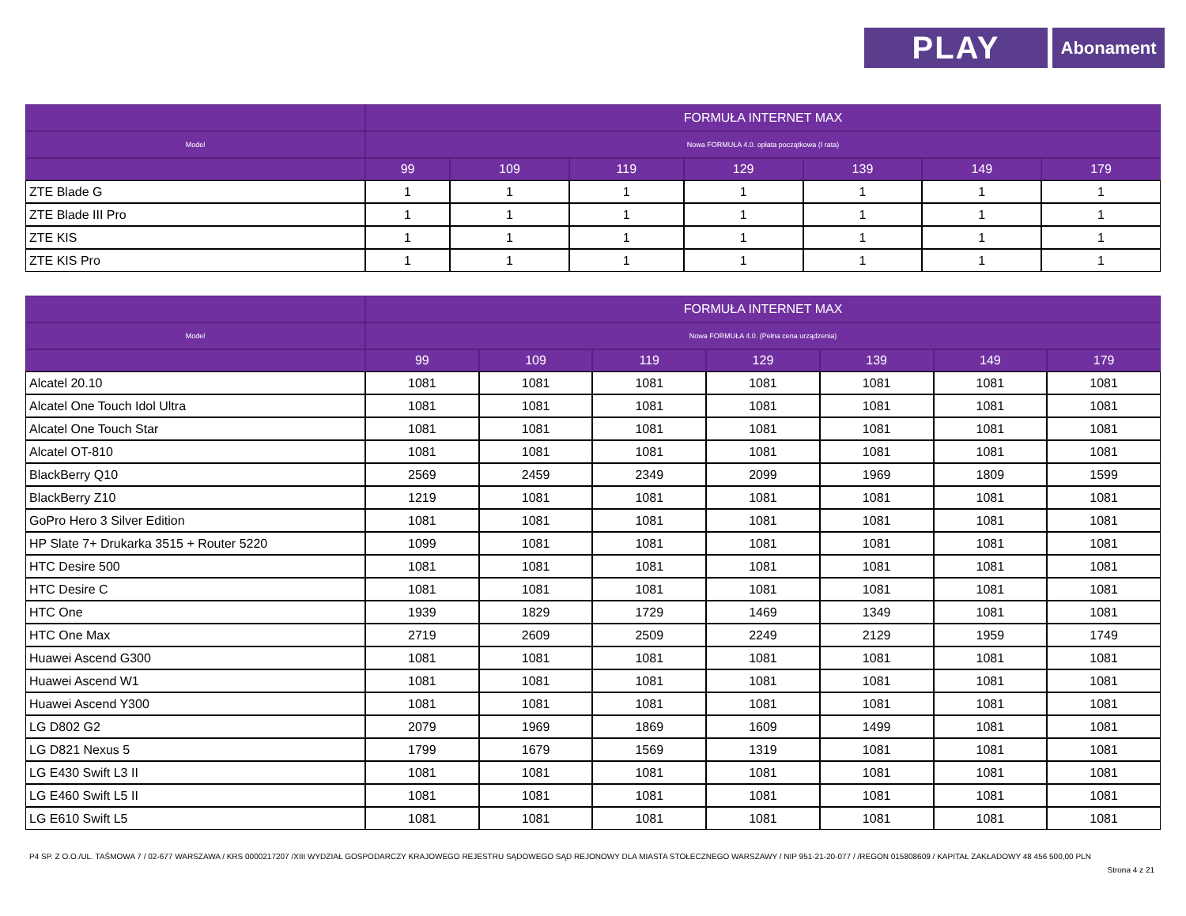PLAY
Abonament
| | FORMUŁA INTERNET MAX | | | | | | |
| --- | --- | --- | --- | --- | --- | --- | --- |
| Model | Nowa FORMUŁA 4.0. opłata początkowa (I rata) | | | | | | |
| | 99 | 109 | 119 | 129 | 139 | 149 | 179 |
| ZTE Blade G | 1 | 1 | 1 | 1 | 1 | 1 | 1 |
| ZTE Blade III Pro | 1 | 1 | 1 | 1 | 1 | 1 | 1 |
| ZTE KIS | 1 | 1 | 1 | 1 | 1 | 1 | 1 |
| ZTE KIS Pro | 1 | 1 | 1 | 1 | 1 | 1 | 1 |
| | FORMUŁA INTERNET MAX | | | | | | |
| --- | --- | --- | --- | --- | --- | --- | --- |
| Model | Nowa FORMUŁA 4.0. (Pełna cena urządzenia) | | | | | | |
| | 99 | 109 | 119 | 129 | 139 | 149 | 179 |
| Alcatel 20.10 | 1081 | 1081 | 1081 | 1081 | 1081 | 1081 | 1081 |
| Alcatel One Touch Idol Ultra | 1081 | 1081 | 1081 | 1081 | 1081 | 1081 | 1081 |
| Alcatel One Touch Star | 1081 | 1081 | 1081 | 1081 | 1081 | 1081 | 1081 |
| Alcatel OT-810 | 1081 | 1081 | 1081 | 1081 | 1081 | 1081 | 1081 |
| BlackBerry Q10 | 2569 | 2459 | 2349 | 2099 | 1969 | 1809 | 1599 |
| BlackBerry Z10 | 1219 | 1081 | 1081 | 1081 | 1081 | 1081 | 1081 |
| GoPro Hero 3 Silver Edition | 1081 | 1081 | 1081 | 1081 | 1081 | 1081 | 1081 |
| HP Slate 7+ Drukarka 3515 + Router 5220 | 1099 | 1081 | 1081 | 1081 | 1081 | 1081 | 1081 |
| HTC Desire 500 | 1081 | 1081 | 1081 | 1081 | 1081 | 1081 | 1081 |
| HTC Desire C | 1081 | 1081 | 1081 | 1081 | 1081 | 1081 | 1081 |
| HTC One | 1939 | 1829 | 1729 | 1469 | 1349 | 1081 | 1081 |
| HTC One Max | 2719 | 2609 | 2509 | 2249 | 2129 | 1959 | 1749 |
| Huawei Ascend G300 | 1081 | 1081 | 1081 | 1081 | 1081 | 1081 | 1081 |
| Huawei Ascend W1 | 1081 | 1081 | 1081 | 1081 | 1081 | 1081 | 1081 |
| Huawei Ascend Y300 | 1081 | 1081 | 1081 | 1081 | 1081 | 1081 | 1081 |
| LG D802 G2 | 2079 | 1969 | 1869 | 1609 | 1499 | 1081 | 1081 |
| LG D821 Nexus 5 | 1799 | 1679 | 1569 | 1319 | 1081 | 1081 | 1081 |
| LG E430 Swift L3 II | 1081 | 1081 | 1081 | 1081 | 1081 | 1081 | 1081 |
| LG E460 Swift L5 II | 1081 | 1081 | 1081 | 1081 | 1081 | 1081 | 1081 |
| LG E610 Swift L5 | 1081 | 1081 | 1081 | 1081 | 1081 | 1081 | 1081 |
P4 SP. Z O.O./UL. TAŚMOWA 7 / 02-677 WARSZAWA / KRS 0000217207 /XIII WYDZIAŁ GOSPODARCZY KRAJOWEGO REJESTRU SĄDOWEGO SĄD REJONOWY DLA MIASTA STOŁECZNEGO WARSZAWY / NIP 951-21-20-077 / /REGON 015808609 / KAPITAŁ ZAKŁADOWY 48 456 500,00 PLN
Strona 4 z 21